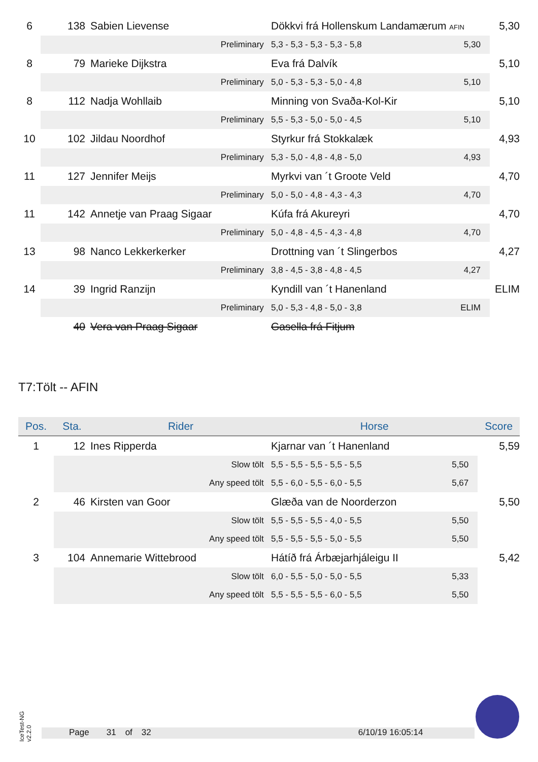| 6 | 138 | Sabien Lievense | Dökkvi frá Hollenskum Landamærum AFIN | | 5,30 |
| | Preliminary | | 5,3 - 5,3 - 5,3 - 5,3 - 5,8 | 5,30 | |
| 8 | 79 | Marieke Dijkstra | Eva frá Dalvík | | 5,10 |
| | Preliminary | | 5,0 - 5,3 - 5,3 - 5,0 - 4,8 | 5,10 | |
| 8 | 112 | Nadja Wohllaib | Minning von Svaða-Kol-Kir | | 5,10 |
| | Preliminary | | 5,5 - 5,3 - 5,0 - 5,0 - 4,5 | 5,10 | |
| 10 | 102 | Jildau Noordhof | Styrkur frá Stokkalæk | | 4,93 |
| | Preliminary | | 5,3 - 5,0 - 4,8 - 4,8 - 5,0 | 4,93 | |
| 11 | 127 | Jennifer Meijs | Myrkvi van ´t Groote Veld | | 4,70 |
| | Preliminary | | 5,0 - 5,0 - 4,8 - 4,3 - 4,3 | 4,70 | |
| 11 | 142 | Annetje van Praag Sigaar | Kúfa frá Akureyri | | 4,70 |
| | Preliminary | | 5,0 - 4,8 - 4,5 - 4,3 - 4,8 | 4,70 | |
| 13 | 98 | Nanco Lekkerkerker | Drottning van ´t Slingerbos | | 4,27 |
| | Preliminary | | 3,8 - 4,5 - 3,8 - 4,8 - 4,5 | 4,27 | |
| 14 | 39 | Ingrid Ranzijn | Kyndill van ´t Hanenland | | ELIM |
| | Preliminary | | 5,0 - 5,3 - 4,8 - 5,0 - 3,8 | ELIM | |
| | 40 | Vera van Praag Sigaar | Gasella frá Fitjum | | |
T7:Tölt -- AFIN
| Pos. | Sta. | Rider | Horse | | Score |
| --- | --- | --- | --- | --- | --- |
| 1 | 12 | Ines Ripperda | Kjarnar van ´t Hanenland | | 5,59 |
| | Slow tölt | | 5,5 - 5,5 - 5,5 - 5,5 - 5,5 | 5,50 | |
| | Any speed tölt | | 5,5 - 6,0 - 5,5 - 6,0 - 5,5 | 5,67 | |
| 2 | 46 | Kirsten van Goor | Glæða van de Noorderzon | | 5,50 |
| | Slow tölt | | 5,5 - 5,5 - 5,5 - 4,0 - 5,5 | 5,50 | |
| | Any speed tölt | | 5,5 - 5,5 - 5,5 - 5,0 - 5,5 | 5,50 | |
| 3 | 104 | Annemarie Wittebrood | Hátíð frá Árbæjarhjáleigu II | | 5,42 |
| | Slow tölt | | 6,0 - 5,5 - 5,0 - 5,0 - 5,5 | 5,33 | |
| | Any speed tölt | | 5,5 - 5,5 - 5,5 - 6,0 - 5,5 | 5,50 | |
IceTest-NG v2.2.0
Page 31 of 32 6/10/19 16:05:14